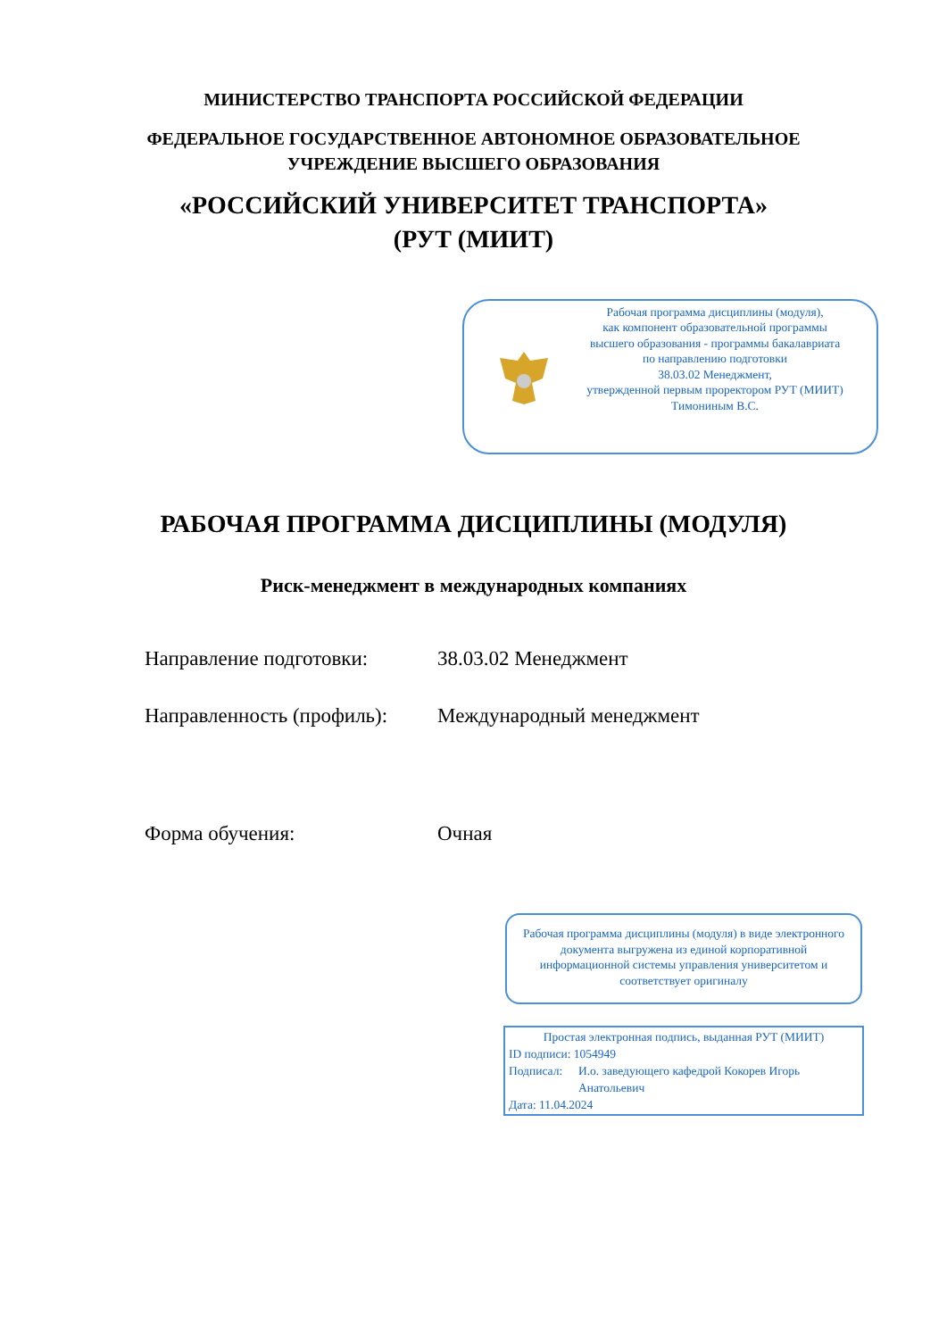МИНИСТЕРСТВО ТРАНСПОРТА РОССИЙСКОЙ ФЕДЕРАЦИИ
ФЕДЕРАЛЬНОЕ ГОСУДАРСТВЕННОЕ АВТОНОМНОЕ ОБРАЗОВАТЕЛЬНОЕ
УЧРЕЖДЕНИЕ ВЫСШЕГО ОБРАЗОВАНИЯ
«РОССИЙСКИЙ УНИВЕРСИТЕТ ТРАНСПОРТА»
(РУТ (МИИТ)
Рабочая программа дисциплины (модуля),
как компонент образовательной программы
высшего образования - программы бакалавриата
по направлению подготовки
38.03.02 Менеджмент,
утвержденной первым проректором РУТ (МИИТ)
Тимониным В.С.
РАБОЧАЯ ПРОГРАММА ДИСЦИПЛИНЫ (МОДУЛЯ)
Риск-менеджмент в международных компаниях
Направление подготовки: 38.03.02 Менеджмент
Направленность (профиль):
Международный менеджмент
Форма обучения: Очная
Рабочая программа дисциплины (модуля) в виде электронного документа выгружена из единой корпоративной информационной системы управления университетом и соответствует оригиналу
Простая электронная подпись, выданная РУТ (МИИТ)
ID подписи: 1054949
Подписал: И.о. заведующего кафедрой Кокорев Игорь Анатольевич
Дата: 11.04.2024